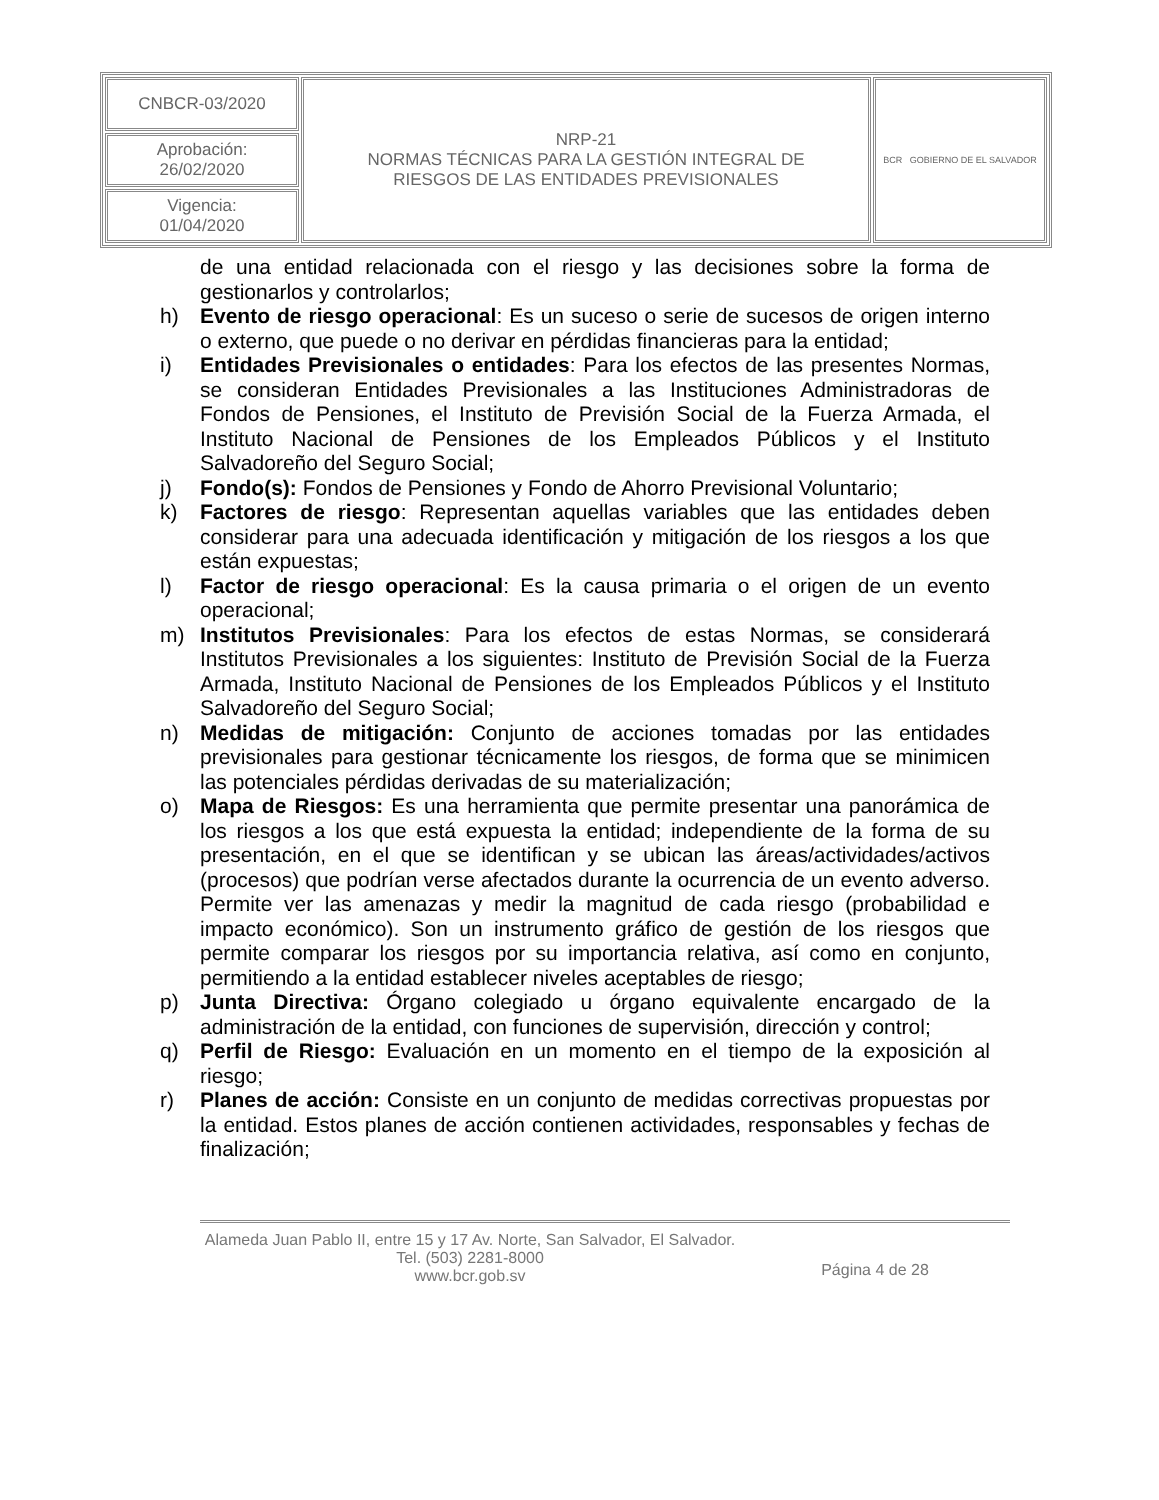| CNBCR-03/2020 | NRP-21 NORMAS TÉCNICAS PARA LA GESTIÓN INTEGRAL DE RIESGOS DE LAS ENTIDADES PREVISIONALES | BCR GOBIERNO DE EL SALVADOR |
| Aprobación: 26/02/2020 | | |
| Vigencia: 01/04/2020 | | |
de una entidad relacionada con el riesgo y las decisiones sobre la forma de gestionarlos y controlarlos;
h) Evento de riesgo operacional: Es un suceso o serie de sucesos de origen interno o externo, que puede o no derivar en pérdidas financieras para la entidad;
i) Entidades Previsionales o entidades: Para los efectos de las presentes Normas, se consideran Entidades Previsionales a las Instituciones Administradoras de Fondos de Pensiones, el Instituto de Previsión Social de la Fuerza Armada, el Instituto Nacional de Pensiones de los Empleados Públicos y el Instituto Salvadoreño del Seguro Social;
j) Fondo(s): Fondos de Pensiones y Fondo de Ahorro Previsional Voluntario;
k) Factores de riesgo: Representan aquellas variables que las entidades deben considerar para una adecuada identificación y mitigación de los riesgos a los que están expuestas;
l) Factor de riesgo operacional: Es la causa primaria o el origen de un evento operacional;
m) Institutos Previsionales: Para los efectos de estas Normas, se considerará Institutos Previsionales a los siguientes: Instituto de Previsión Social de la Fuerza Armada, Instituto Nacional de Pensiones de los Empleados Públicos y el Instituto Salvadoreño del Seguro Social;
n) Medidas de mitigación: Conjunto de acciones tomadas por las entidades previsionales para gestionar técnicamente los riesgos, de forma que se minimicen las potenciales pérdidas derivadas de su materialización;
o) Mapa de Riesgos: Es una herramienta que permite presentar una panorámica de los riesgos a los que está expuesta la entidad; independiente de la forma de su presentación, en el que se identifican y se ubican las áreas/actividades/activos (procesos) que podrían verse afectados durante la ocurrencia de un evento adverso. Permite ver las amenazas y medir la magnitud de cada riesgo (probabilidad e impacto económico). Son un instrumento gráfico de gestión de los riesgos que permite comparar los riesgos por su importancia relativa, así como en conjunto, permitiendo a la entidad establecer niveles aceptables de riesgo;
p) Junta Directiva: Órgano colegiado u órgano equivalente encargado de la administración de la entidad, con funciones de supervisión, dirección y control;
q) Perfil de Riesgo: Evaluación en un momento en el tiempo de la exposición al riesgo;
r) Planes de acción: Consiste en un conjunto de medidas correctivas propuestas por la entidad. Estos planes de acción contienen actividades, responsables y fechas de finalización;
Alameda Juan Pablo II, entre 15 y 17 Av. Norte, San Salvador, El Salvador.
Tel. (503) 2281-8000
www.bcr.gob.sv
Página 4 de 28